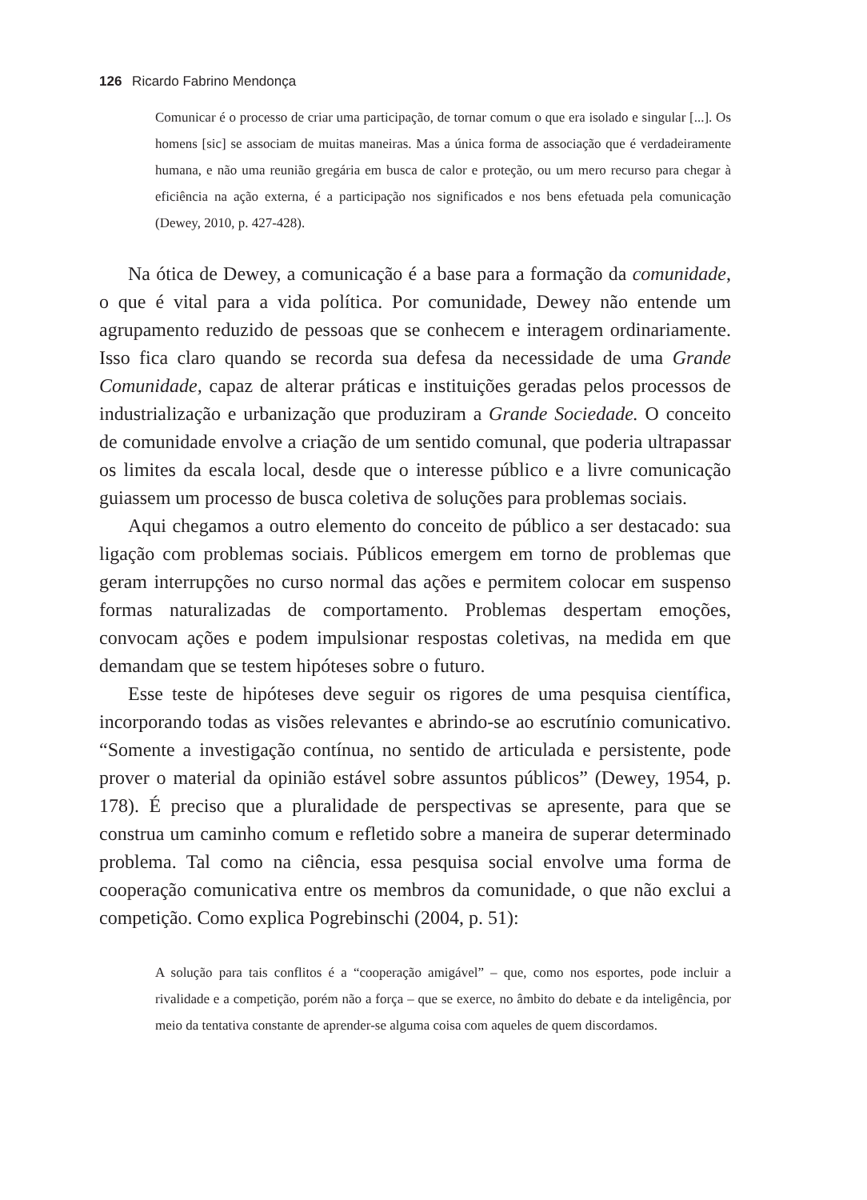126 Ricardo Fabrino Mendonça
Comunicar é o processo de criar uma participação, de tornar comum o que era isolado e singular [...]. Os homens [sic] se associam de muitas maneiras. Mas a única forma de associação que é verdadeiramente humana, e não uma reunião gregária em busca de calor e proteção, ou um mero recurso para chegar à eficiência na ação externa, é a participação nos significados e nos bens efetuada pela comunicação (Dewey, 2010, p. 427-428).
Na ótica de Dewey, a comunicação é a base para a formação da comunidade, o que é vital para a vida política. Por comunidade, Dewey não entende um agrupamento reduzido de pessoas que se conhecem e interagem ordinariamente. Isso fica claro quando se recorda sua defesa da necessidade de uma Grande Comunidade, capaz de alterar práticas e instituições geradas pelos processos de industrialização e urbanização que produziram a Grande Sociedade. O conceito de comunidade envolve a criação de um sentido comunal, que poderia ultrapassar os limites da escala local, desde que o interesse público e a livre comunicação guiassem um processo de busca coletiva de soluções para problemas sociais.
Aqui chegamos a outro elemento do conceito de público a ser destacado: sua ligação com problemas sociais. Públicos emergem em torno de problemas que geram interrupções no curso normal das ações e permitem colocar em suspenso formas naturalizadas de comportamento. Problemas despertam emoções, convocam ações e podem impulsionar respostas coletivas, na medida em que demandam que se testem hipóteses sobre o futuro.
Esse teste de hipóteses deve seguir os rigores de uma pesquisa científica, incorporando todas as visões relevantes e abrindo-se ao escrutínio comunicativo. “Somente a investigação contínua, no sentido de articulada e persistente, pode prover o material da opinião estável sobre assuntos públicos” (Dewey, 1954, p. 178). É preciso que a pluralidade de perspectivas se apresente, para que se construa um caminho comum e refletido sobre a maneira de superar determinado problema. Tal como na ciência, essa pesquisa social envolve uma forma de cooperação comunicativa entre os membros da comunidade, o que não exclui a competição. Como explica Pogrebinschi (2004, p. 51):
A solução para tais conflitos é a “cooperação amigável” – que, como nos esportes, pode incluir a rivalidade e a competição, porém não a força – que se exerce, no âmbito do debate e da inteligência, por meio da tentativa constante de aprender-se alguma coisa com aqueles de quem discordamos.